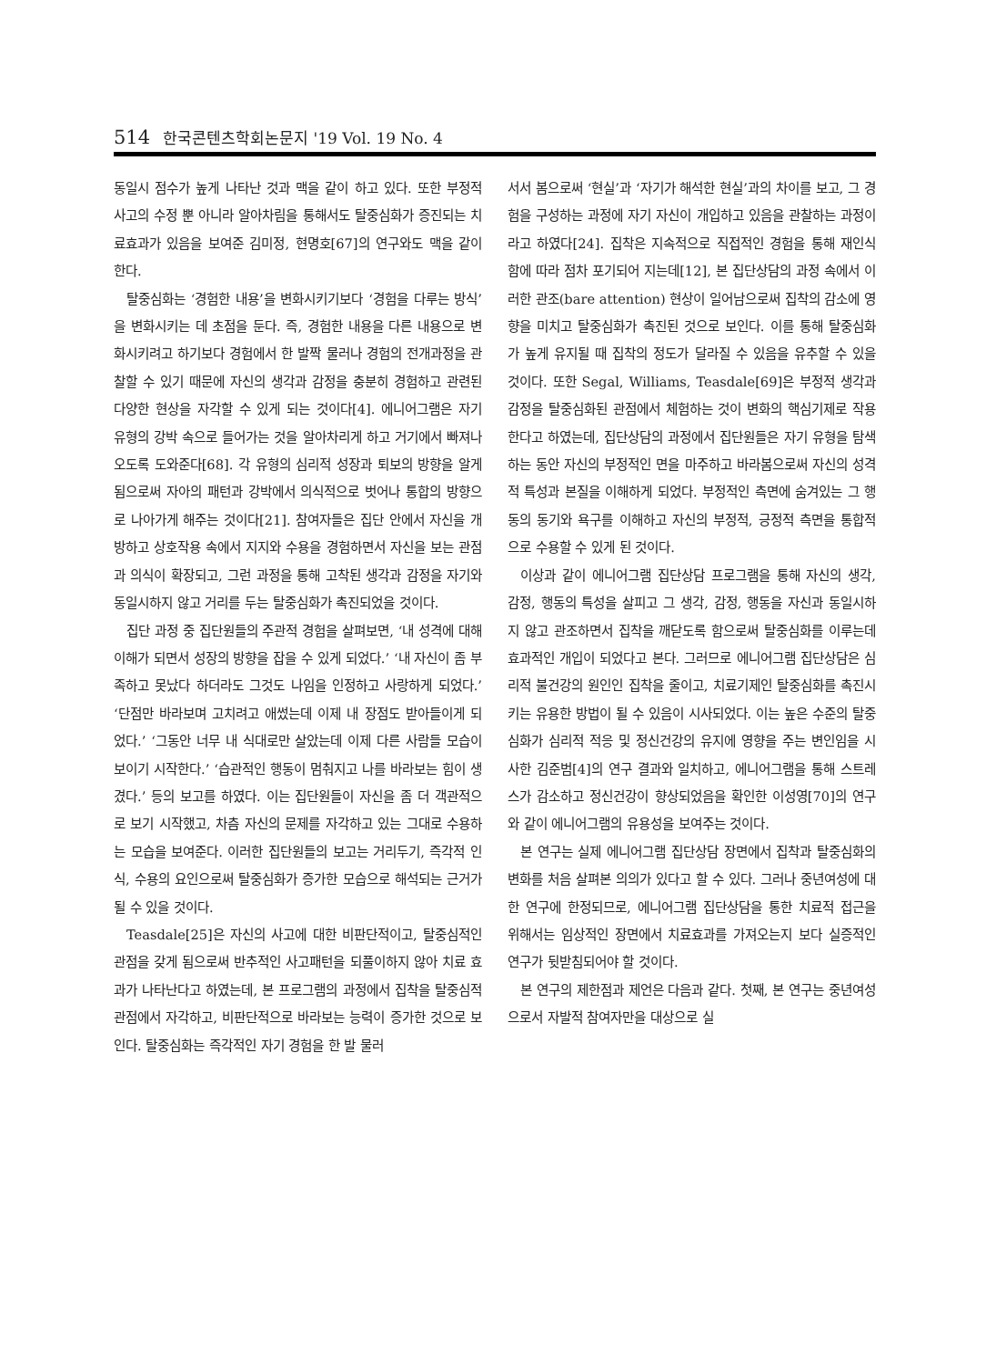514 한국콘텐츠학회논문지 '19 Vol. 19 No. 4
동일시 점수가 높게 나타난 것과 맥을 같이 하고 있다. 또한 부정적 사고의 수정 뿐 아니라 알아차림을 통해서도 탈중심화가 증진되는 치료효과가 있음을 보여준 김미정, 현명호[67]의 연구와도 맥을 같이 한다.
탈중심화는 ‘경험한 내용’을 변화시키기보다 ‘경험을 다루는 방식’을 변화시키는 데 초점을 둔다. 즉, 경험한 내용을 다른 내용으로 변화시키려고 하기보다 경험에서 한 발짝 물러나 경험의 전개과정을 관찰할 수 있기 때문에 자신의 생각과 감정을 충분히 경험하고 관련된 다양한 현상을 자각할 수 있게 되는 것이다[4]. 에니어그램은 자기 유형의 강박 속으로 들어가는 것을 알아차리게 하고 거기에서 빠져나오도록 도와준다[68]. 각 유형의 심리적 성장과 퇴보의 방향을 알게 됨으로써 자아의 패턴과 강박에서 의식적으로 벗어나 통합의 방향으로 나아가게 해주는 것이다[21]. 참여자들은 집단 안에서 자신을 개방하고 상호작용 속에서 지지와 수용을 경험하면서 자신을 보는 관점과 의식이 확장되고, 그런 과정을 통해 고착된 생각과 감정을 자기와 동일시하지 않고 거리를 두는 탈중심화가 촉진되었을 것이다.
집단 과정 중 집단원들의 주관적 경험을 살펴보면, ‘내 성격에 대해 이해가 되면서 성장의 방향을 잡을 수 있게 되었다.’ ‘내 자신이 좀 부족하고 못났다 하더라도 그것도 나임을 인정하고 사랑하게 되었다.’ ‘단점만 바라보며 고치려고 애썼는데 이제 내 장점도 받아들이게 되었다.’ ‘그동안 너무 내 식대로만 살았는데 이제 다른 사람들 모습이 보이기 시작한다.’ ‘습관적인 행동이 멈춰지고 나를 바라보는 힘이 생겼다.’ 등의 보고를 하였다. 이는 집단원들이 자신을 좀 더 객관적으로 보기 시작했고, 차츰 자신의 문제를 자각하고 있는 그대로 수용하는 모습을 보여준다. 이러한 집단원들의 보고는 거리두기, 즉각적 인식, 수용의 요인으로써 탈중심화가 증가한 모습으로 해석되는 근거가 될 수 있을 것이다.
Teasdale[25]은 자신의 사고에 대한 비판단적이고, 탈중심적인 관점을 갖게 됨으로써 반추적인 사고패턴을 되풀이하지 않아 치료 효과가 나타난다고 하였는데, 본 프로그램의 과정에서 집착을 탈중심적 관점에서 자각하고, 비판단적으로 바라보는 능력이 증가한 것으로 보인다. 탈중심화는 즉각적인 자기 경험을 한 발 물러
서서 봄으로써 ‘현실’과 ‘자기가 해석한 현실’과의 차이를 보고, 그 경험을 구성하는 과정에 자기 자신이 개입하고 있음을 관찰하는 과정이라고 하였다[24]. 집착은 지속적으로 직접적인 경험을 통해 재인식함에 따라 점차 포기되어 지는데[12], 본 집단상담의 과정 속에서 이러한 관조(bare attention) 현상이 일어남으로써 집착의 감소에 영향을 미치고 탈중심화가 촉진된 것으로 보인다. 이를 통해 탈중심화가 높게 유지될 때 집착의 정도가 달라질 수 있음을 유추할 수 있을 것이다. 또한 Segal, Williams, Teasdale[69]은 부정적 생각과 감정을 탈중심화된 관점에서 체험하는 것이 변화의 핵심기제로 작용한다고 하였는데, 집단상담의 과정에서 집단원들은 자기 유형을 탐색하는 동안 자신의 부정적인 면을 마주하고 바라봄으로써 자신의 성격적 특성과 본질을 이해하게 되었다. 부정적인 측면에 숨겨있는 그 행동의 동기와 욕구를 이해하고 자신의 부정적, 긍정적 측면을 통합적으로 수용할 수 있게 된 것이다.
이상과 같이 에니어그램 집단상담 프로그램을 통해 자신의 생각, 감정, 행동의 특성을 살피고 그 생각, 감정, 행동을 자신과 동일시하지 않고 관조하면서 집착을 깨닫도록 함으로써 탈중심화를 이루는데 효과적인 개입이 되었다고 본다. 그러므로 에니어그램 집단상담은 심리적 불건강의 원인인 집착을 줄이고, 치료기제인 탈중심화를 촉진시키는 유용한 방법이 될 수 있음이 시사되었다. 이는 높은 수준의 탈중심화가 심리적 적응 및 정신건강의 유지에 영향을 주는 변인임을 시사한 김준범[4]의 연구 결과와 일치하고, 에니어그램을 통해 스트레스가 감소하고 정신건강이 향상되었음을 확인한 이성영[70]의 연구와 같이 에니어그램의 유용성을 보여주는 것이다.
본 연구는 실제 에니어그램 집단상담 장면에서 집착과 탈중심화의 변화를 처음 살펴본 의의가 있다고 할 수 있다. 그러나 중년여성에 대한 연구에 한정되므로, 에니어그램 집단상담을 통한 치료적 접근을 위해서는 임상적인 장면에서 치료효과를 가져오는지 보다 실증적인 연구가 뒷받침되어야 할 것이다.
본 연구의 제한점과 제언은 다음과 같다. 첫째, 본 연구는 중년여성으로서 자발적 참여자만을 대상으로 실